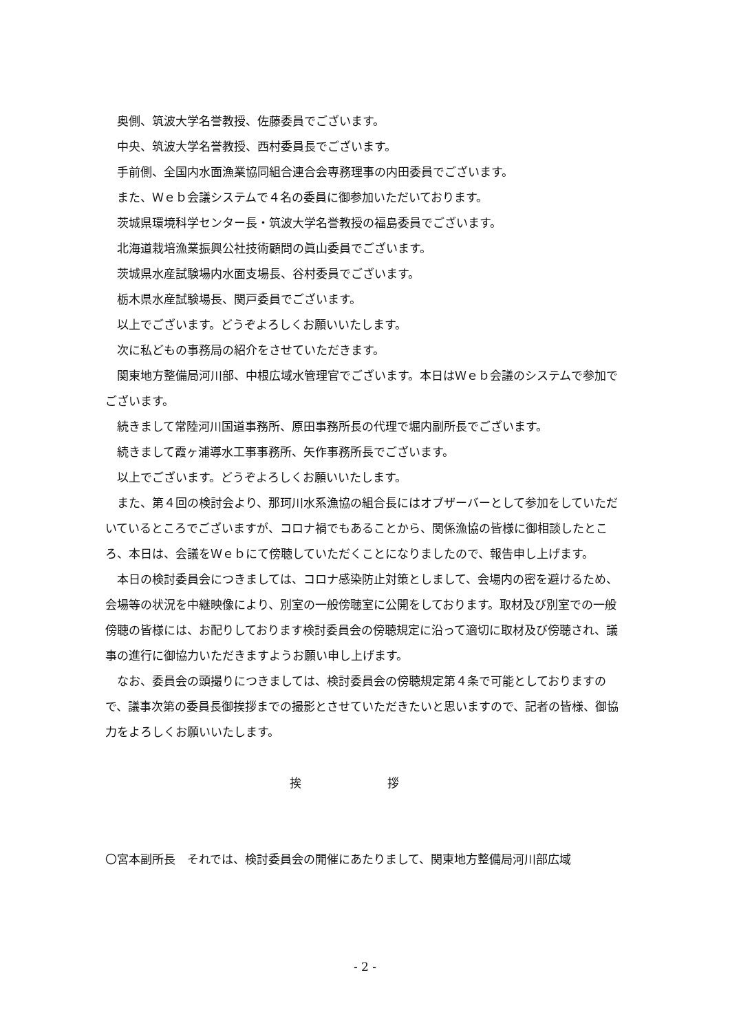奥側、筑波大学名誉教授、佐藤委員でございます。
中央、筑波大学名誉教授、西村委員長でございます。
手前側、全国内水面漁業協同組合連合会専務理事の内田委員でございます。
また、Ｗｅｂ会議システムで４名の委員に御参加いただいております。
茨城県環境科学センター長・筑波大学名誉教授の福島委員でございます。
北海道栽培漁業振興公社技術顧問の眞山委員でございます。
茨城県水産試験場内水面支場長、谷村委員でございます。
栃木県水産試験場長、関戸委員でございます。
以上でございます。どうぞよろしくお願いいたします。
次に私どもの事務局の紹介をさせていただきます。
関東地方整備局河川部、中根広域水管理官でございます。本日はＷｅｂ会議のシステムで参加でございます。
続きまして常陸河川国道事務所、原田事務所長の代理で堀内副所長でございます。
続きまして霞ヶ浦導水工事事務所、矢作事務所長でございます。
以上でございます。どうぞよろしくお願いいたします。
また、第４回の検討会より、那珂川水系漁協の組合長にはオブザーバーとして参加をしていただいているところでございますが、コロナ禍でもあることから、関係漁協の皆様に御相談したところ、本日は、会議をＷｅｂにて傍聴していただくことになりましたので、報告申し上げます。
本日の検討委員会につきましては、コロナ感染防止対策としまして、会場内の密を避けるため、会場等の状況を中継映像により、別室の一般傍聴室に公開をしております。取材及び別室での一般傍聴の皆様には、お配りしております検討委員会の傍聴規定に沿って適切に取材及び傍聴され、議事の進行に御協力いただきますようお願い申し上げます。
なお、委員会の頭撮りにつきましては、検討委員会の傍聴規定第４条で可能としておりますので、議事次第の委員長御挨拶までの撮影とさせていただきたいと思いますので、記者の皆様、御協力をよろしくお願いいたします。
挨 拶
〇宮本副所長　それでは、検討委員会の開催にあたりまして、関東地方整備局河川部広域
- 2 -